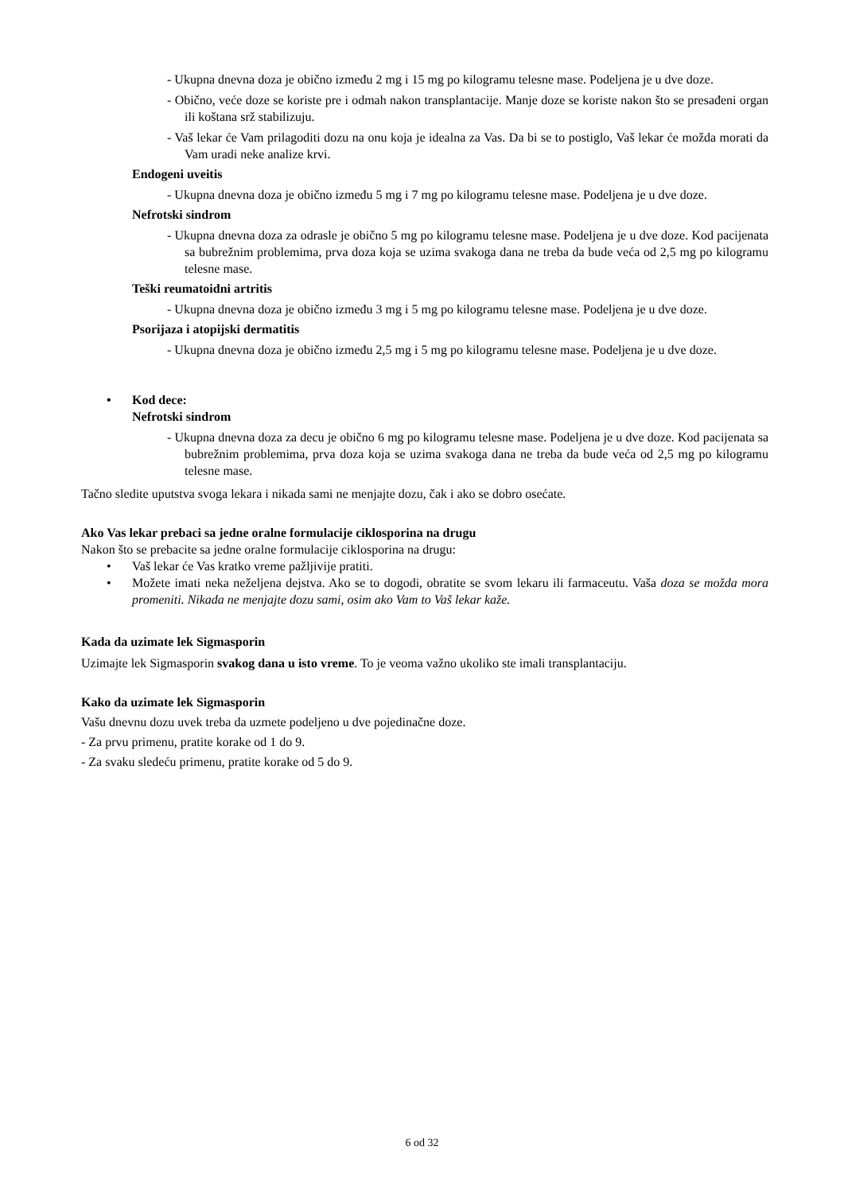- Ukupna dnevna doza je obično između 2 mg i 15 mg po kilogramu telesne mase. Podeljena je u dve doze.
- Obično, veće doze se koriste pre i odmah nakon transplantacije. Manje doze se koriste nakon što se presađeni organ ili koštana srž stabilizuju.
- Vaš lekar će Vam prilagoditi dozu na onu koja je idealna za Vas. Da bi se to postiglo, Vaš lekar će možda morati da Vam uradi neke analize krvi.
Endogeni uveitis
- Ukupna dnevna doza je obično između 5 mg i 7 mg po kilogramu telesne mase. Podeljena je u dve doze.
Nefrotski sindrom
- Ukupna dnevna doza za odrasle je obično 5 mg po kilogramu telesne mase. Podeljena je u dve doze. Kod pacijenata sa bubrežnim problemima, prva doza koja se uzima svakoga dana ne treba da bude veća od 2,5 mg po kilogramu telesne mase.
Teški reumatoidni artritis
- Ukupna dnevna doza je obično između 3 mg i 5 mg po kilogramu telesne mase. Podeljena je u dve doze.
Psorijaza i atopijski dermatitis
- Ukupna dnevna doza je obično između 2,5 mg i 5 mg po kilogramu telesne mase. Podeljena je u dve doze.
• Kod dece:
Nefrotski sindrom
- Ukupna dnevna doza za decu je obično 6 mg po kilogramu telesne mase. Podeljena je u dve doze. Kod pacijenata sa bubrežnim problemima, prva doza koja se uzima svakoga dana ne treba da bude veća od 2,5 mg po kilogramu telesne mase.
Tačno sledite uputstva svoga lekara i nikada sami ne menjajte dozu, čak i ako se dobro osećate.
Ako Vas lekar prebaci sa jedne oralne formulacije ciklosporina na drugu
Nakon što se prebacite sa jedne oralne formulacije ciklosporina na drugu:
• Vaš lekar će Vas kratko vreme pažljivije pratiti.
• Možete imati neka neželjena dejstva. Ako se to dogodi, obratite se svom lekaru ili farmaceutu. Vaša doza se možda mora promeniti. Nikada ne menjajte dozu sami, osim ako Vam to Vaš lekar kaže.
Kada da uzimate lek Sigmasporin
Uzimajte lek Sigmasporin svakog dana u isto vreme. To je veoma važno ukoliko ste imali transplantaciju.
Kako da uzimate lek Sigmasporin
Vašu dnevnu dozu uvek treba da uzmete podeljeno u dve pojedinačne doze.
- Za prvu primenu, pratite korake od 1 do 9.
- Za svaku sledeću primenu, pratite korake od 5 do 9.
6 od 32